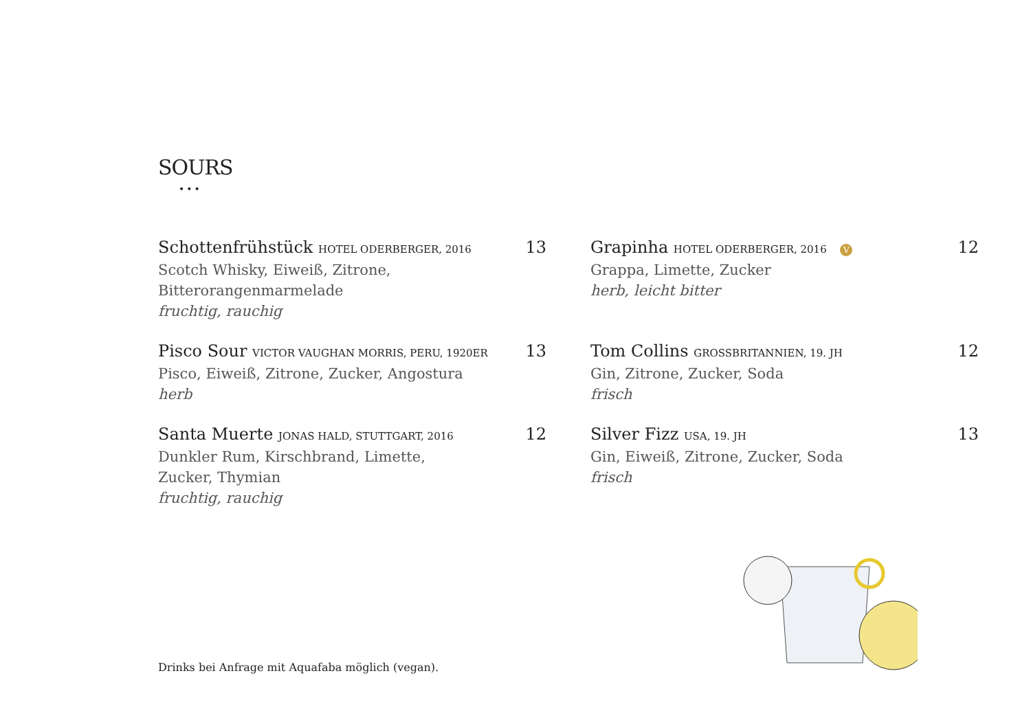SOURS
•••
Schottenfrühstück HOTEL ODERBERGER, 2016 13
Scotch Whisky, Eiweiß, Zitrone,
Bitterorangenmarmelade
fruchtig, rauchig
Pisco Sour VICTOR VAUGHAN MORRIS, PERU, 1920ER 13
Pisco, Eiweiß, Zitrone, Zucker, Angostura
herb
Santa Muerte JONAS HALD, STUTTGART, 2016 12
Dunkler Rum, Kirschbrand, Limette,
Zucker, Thymian
fruchtig, rauchig
Grapinha HOTEL ODERBERGER, 2016 V 12
Grappa, Limette, Zucker
herb, leicht bitter
Tom Collins GROSSBRITANNIEN, 19. JH 12
Gin, Zitrone, Zucker, Soda
frisch
Silver Fizz USA, 19. JH 13
Gin, Eiweiß, Zitrone, Zucker, Soda
frisch
Drinks bei Anfrage mit Aquafaba möglich (vegan).